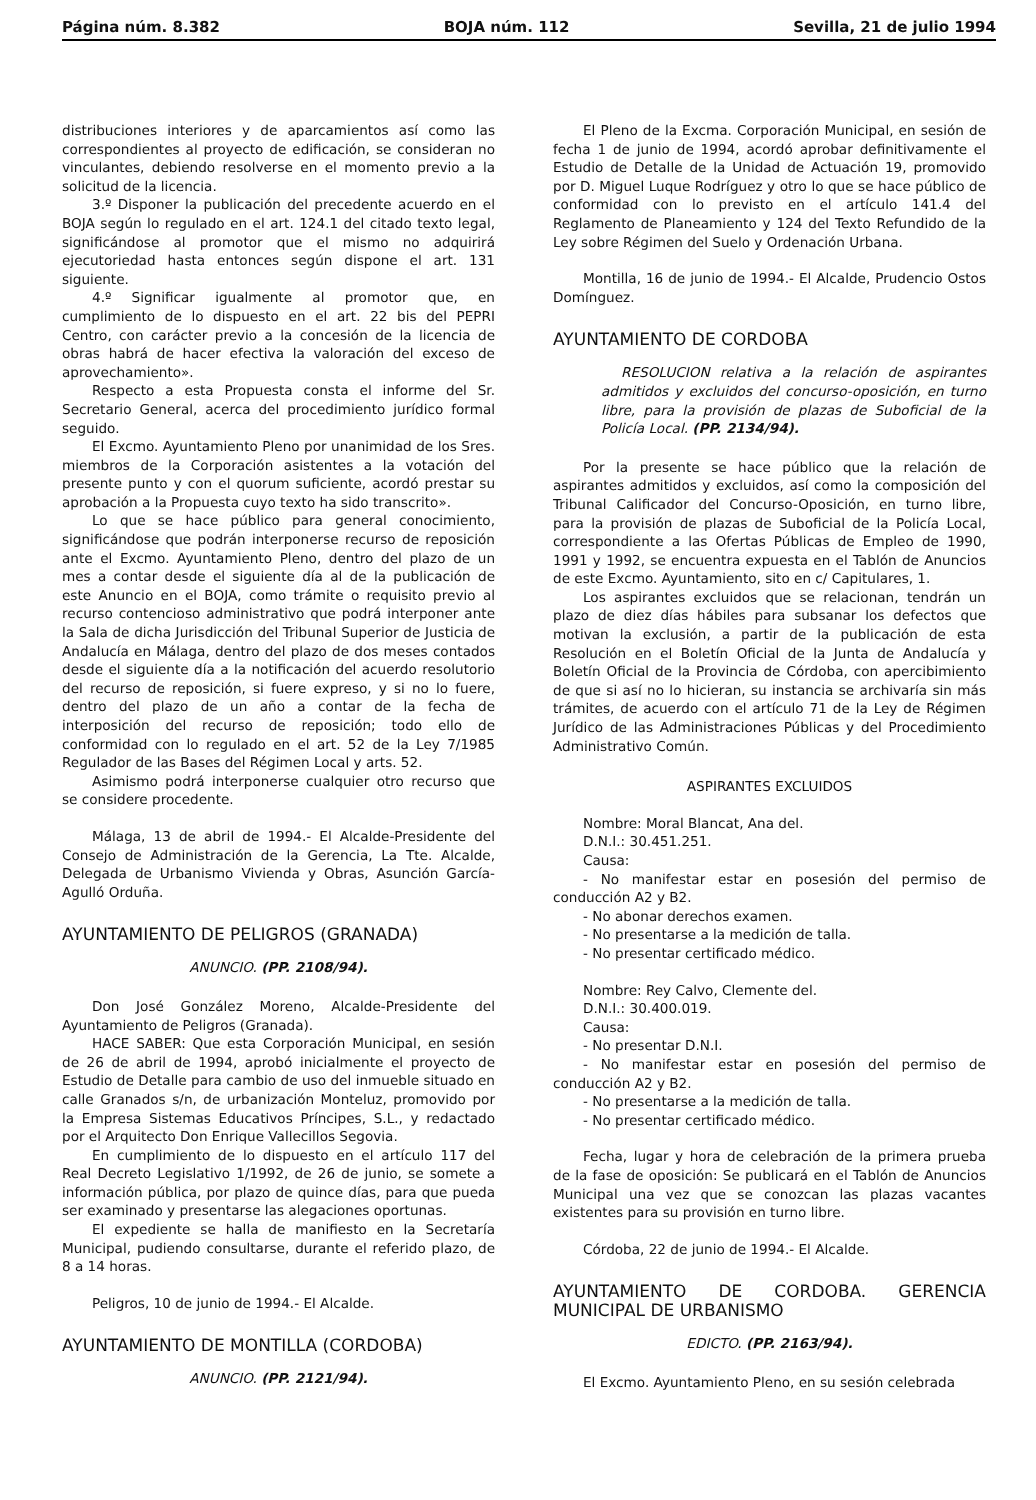Página núm. 8.382 BOJA núm. 112 Sevilla, 21 de julio 1994
distribuciones interiores y de aparcamientos así como las correspondientes al proyecto de edificación, se consideran no vinculantes, debiendo resolverse en el momento previo a la solicitud de la licencia.
3.º Disponer la publicación del precedente acuerdo en el BOJA según lo regulado en el art. 124.1 del citado texto legal, significándose al promotor que el mismo no adquirirá ejecutoriedad hasta entonces según dispone el art. 131 siguiente.
4.º Significar igualmente al promotor que, en cumplimiento de lo dispuesto en el art. 22 bis del PEPRI Centro, con carácter previo a la concesión de la licencia de obras habrá de hacer efectiva la valoración del exceso de aprovechamiento».
Respecto a esta Propuesta consta el informe del Sr. Secretario General, acerca del procedimiento jurídico formal seguido.
El Excmo. Ayuntamiento Pleno por unanimidad de los Sres. miembros de la Corporación asistentes a la votación del presente punto y con el quorum suficiente, acordó prestar su aprobación a la Propuesta cuyo texto ha sido transcrito».
Lo que se hace público para general conocimiento, significándose que podrán interponerse recurso de reposición ante el Excmo. Ayuntamiento Pleno, dentro del plazo de un mes a contar desde el siguiente día al de la publicación de este Anuncio en el BOJA, como trámite o requisito previo al recurso contencioso administrativo que podrá interponer ante la Sala de dicha Jurisdicción del Tribunal Superior de Justicia de Andalucía en Málaga, dentro del plazo de dos meses contados desde el siguiente día a la notificación del acuerdo resolutorio del recurso de reposición, si fuere expreso, y si no lo fuere, dentro del plazo de un año a contar de la fecha de interposición del recurso de reposición; todo ello de conformidad con lo regulado en el art. 52 de la Ley 7/1985 Regulador de las Bases del Régimen Local y arts. 52.
Asimismo podrá interponerse cualquier otro recurso que se considere procedente.
Málaga, 13 de abril de 1994.- El Alcalde-Presidente del Consejo de Administración de la Gerencia, La Tte. Alcalde, Delegada de Urbanismo Vivienda y Obras, Asunción García-Agulló Orduña.
AYUNTAMIENTO DE PELIGROS (GRANADA)
ANUNCIO. (PP. 2108/94).
Don José González Moreno, Alcalde-Presidente del Ayuntamiento de Peligros (Granada).
HACE SABER: Que esta Corporación Municipal, en sesión de 26 de abril de 1994, aprobó inicialmente el proyecto de Estudio de Detalle para cambio de uso del inmueble situado en calle Granados s/n, de urbanización Monteluz, promovido por la Empresa Sistemas Educativos Príncipes, S.L., y redactado por el Arquitecto Don Enrique Vallecillos Segovia.
En cumplimiento de lo dispuesto en el artículo 117 del Real Decreto Legislativo 1/1992, de 26 de junio, se somete a información pública, por plazo de quince días, para que pueda ser examinado y presentarse las alegaciones oportunas.
El expediente se halla de manifiesto en la Secretaría Municipal, pudiendo consultarse, durante el referido plazo, de 8 a 14 horas.
Peligros, 10 de junio de 1994.- El Alcalde.
AYUNTAMIENTO DE MONTILLA (CORDOBA)
ANUNCIO. (PP. 2121/94).
El Pleno de la Excma. Corporación Municipal, en sesión de fecha 1 de junio de 1994, acordó aprobar definitivamente el Estudio de Detalle de la Unidad de Actuación 19, promovido por D. Miguel Luque Rodríguez y otro lo que se hace público de conformidad con lo previsto en el artículo 141.4 del Reglamento de Planeamiento y 124 del Texto Refundido de la Ley sobre Régimen del Suelo y Ordenación Urbana.
Montilla, 16 de junio de 1994.- El Alcalde, Prudencio Ostos Domínguez.
AYUNTAMIENTO DE CORDOBA
RESOLUCION relativa a la relación de aspirantes admitidos y excluidos del concurso-oposición, en turno libre, para la provisión de plazas de Suboficial de la Policía Local. (PP. 2134/94).
Por la presente se hace público que la relación de aspirantes admitidos y excluidos, así como la composición del Tribunal Calificador del Concurso-Oposición, en turno libre, para la provisión de plazas de Suboficial de la Policía Local, correspondiente a las Ofertas Públicas de Empleo de 1990, 1991 y 1992, se encuentra expuesta en el Tablón de Anuncios de este Excmo. Ayuntamiento, sito en c/ Capitulares, 1.
Los aspirantes excluidos que se relacionan, tendrán un plazo de diez días hábiles para subsanar los defectos que motivan la exclusión, a partir de la publicación de esta Resolución en el Boletín Oficial de la Junta de Andalucía y Boletín Oficial de la Provincia de Córdoba, con apercibimiento de que si así no lo hicieran, su instancia se archivaría sin más trámites, de acuerdo con el artículo 71 de la Ley de Régimen Jurídico de las Administraciones Públicas y del Procedimiento Administrativo Común.
ASPIRANTES EXCLUIDOS
Nombre: Moral Blancat, Ana del.
D.N.I.: 30.451.251.
Causa:
- No manifestar estar en posesión del permiso de conducción A2 y B2.
- No abonar derechos examen.
- No presentarse a la medición de talla.
- No presentar certificado médico.
Nombre: Rey Calvo, Clemente del.
D.N.I.: 30.400.019.
Causa:
- No presentar D.N.I.
- No manifestar estar en posesión del permiso de conducción A2 y B2.
- No presentarse a la medición de talla.
- No presentar certificado médico.
Fecha, lugar y hora de celebración de la primera prueba de la fase de oposición: Se publicará en el Tablón de Anuncios Municipal una vez que se conozcan las plazas vacantes existentes para su provisión en turno libre.
Córdoba, 22 de junio de 1994.- El Alcalde.
AYUNTAMIENTO DE CORDOBA. GERENCIA MUNICIPAL DE URBANISMO
EDICTO. (PP. 2163/94).
El Excmo. Ayuntamiento Pleno, en su sesión celebrada